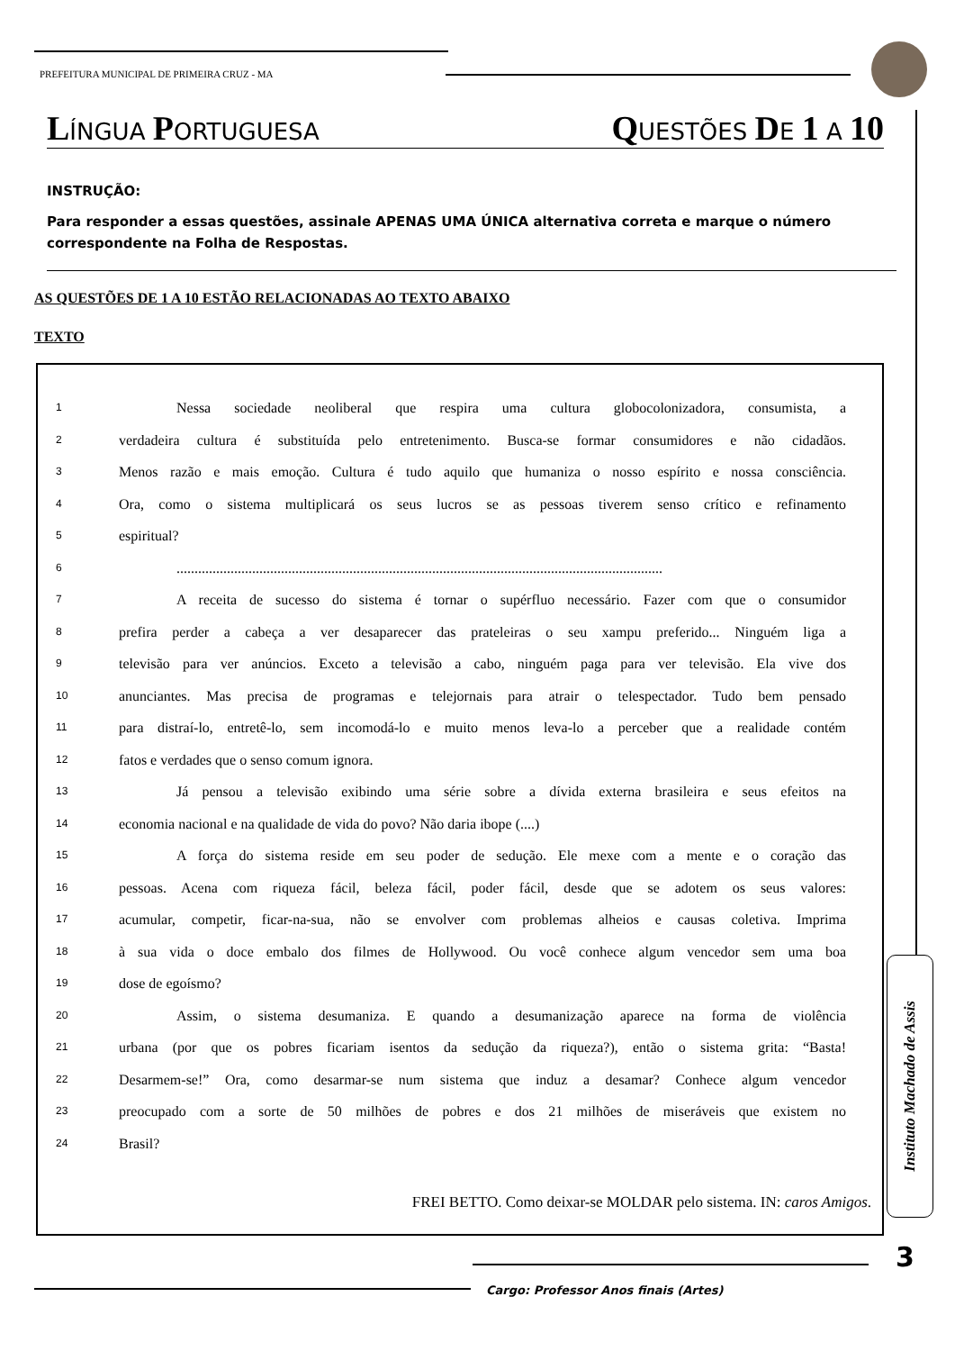PREFEITURA MUNICIPAL DE PRIMEIRA CRUZ - MA
LÍNGUA PORTUGUESA
QUESTÕES DE 1 A 10
INSTRUÇÃO:
Para responder a essas questões, assinale APENAS UMA ÚNICA alternativa correta e marque o número correspondente na Folha de Respostas.
AS QUESTÕES DE 1 A 10 ESTÃO RELACIONADAS AO TEXTO ABAIXO
TEXTO
1 Nessa sociedade neoliberal que respira uma cultura globocolonizadora, consumista, a
2 verdadeira cultura é substituída pelo entretenimento. Busca-se formar consumidores e não cidadãos.
3 Menos razão e mais emoção. Cultura é tudo aquilo que humaniza o nosso espírito e nossa consciência.
4 Ora, como o sistema multiplicará os seus lucros se as pessoas tiverem senso crítico e refinamento
5 espiritual?
6.......................................................................................................................................
7 A receita de sucesso do sistema é tornar o supérfluo necessário. Fazer com que o consumidor
8 prefira perder a cabeça a ver desaparecer das prateleiras o seu xampu preferido... Ninguém liga a
9 televisão para ver anúncios. Exceto a televisão a cabo, ninguém paga para ver televisão. Ela vive dos
10 anunciantes. Mas precisa de programas e telejornais para atrair o telespectador. Tudo bem pensado
11 para distraí-lo, entretê-lo, sem incomodá-lo e muito menos leva-lo a perceber que a realidade contém
12 fatos e verdades que o senso comum ignora.
13 Já pensou a televisão exibindo uma série sobre a dívida externa brasileira e seus efeitos na
14 economia nacional e na qualidade de vida do povo? Não daria ibope (....)
15 A força do sistema reside em seu poder de sedução. Ele mexe com a mente e o coração das
16 pessoas. Acena com riqueza fácil, beleza fácil, poder fácil, desde que se adotem os seus valores:
17 acumular, competir, ficar-na-sua, não se envolver com problemas alheios e causas coletiva. Imprima
18 à sua vida o doce embalo dos filmes de Hollywood. Ou você conhece algum vencedor sem uma boa
19 dose de egoísmo?
20 Assim, o sistema desumaniza. E quando a desumanização aparece na forma de violência
21 urbana (por que os pobres ficariam isentos da sedução da riqueza?), então o sistema grita: “Basta!
22 Desarmem-se!” Ora, como desarmar-se num sistema que induz a desamar? Conhece algum vencedor
23 preocupado com a sorte de 50 milhões de pobres e dos 21 milhões de miseráveis que existem no
24 Brasil?
FREI BETTO. Como deixar-se MOLDAR pelo sistema. IN: caros Amigos.
Instituto Machado de Assis
3
Cargo: Professor Anos finais (Artes)